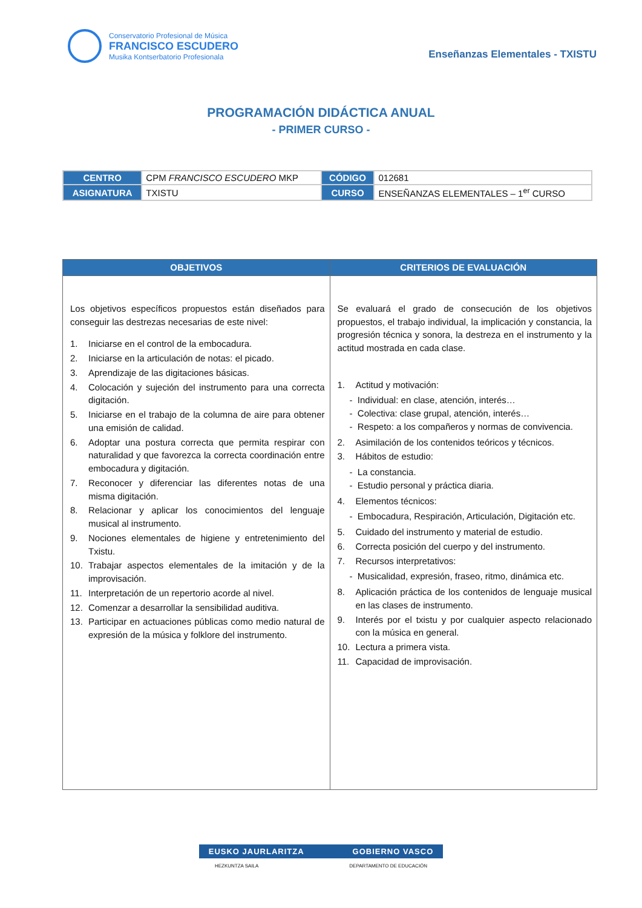Conservatorio Profesional de Música
FRANCISCO ESCUDERO
Musika Kontserbatorio Profesionala
Enseñanzas Elementales - TXISTU
PROGRAMACIÓN DIDÁCTICA ANUAL
- PRIMER CURSO -
| CENTRO | CPM FRANCISCO ESCUDERO MKP | CÓDIGO | 012681 |
| ASIGNATURA | TXISTU | CURSO | ENSEÑANZAS ELEMENTALES – 1<sup>er</sup> CURSO |
| OBJETIVOS | CRITERIOS DE EVALUACIÓN |
| --- | --- |
| Los objetivos específicos propuestos están diseñados para conseguir las destrezas necesarias de este nivel: 1. Iniciarse en el control de la embocadura. 2. Iniciarse en la articulación de notas: el picado. 3. Aprendizaje de las digitaciones básicas. 4. Colocación y sujeción del instrumento para una correcta digitación. 5. Iniciarse en el trabajo de la columna de aire para obtener una emisión de calidad. 6. Adoptar una postura correcta que permita respirar con naturalidad y que favorezca la correcta coordinación entre embocadura y digitación. 7. Reconocer y diferenciar las diferentes notas de una misma digitación. 8. Relacionar y aplicar los conocimientos del lenguaje musical al instrumento. 9. Nociones elementales de higiene y entretenimiento del Txistu. 10. Trabajar aspectos elementales de la imitación y de la improvisación. 11. Interpretación de un repertorio acorde al nivel. 12. Comenzar a desarrollar la sensibilidad auditiva. 13. Participar en actuaciones públicas como medio natural de expresión de la música y folklore del instrumento. | Se evaluará el grado de consecución de los objetivos propuestos, el trabajo individual, la implicación y constancia, la progresión técnica y sonora, la destreza en el instrumento y la actitud mostrada en cada clase. 1. Actitud y motivación: - Individual: en clase, atención, interés… - Colectiva: clase grupal, atención, interés… - Respeto: a los compañeros y normas de convivencia. 2. Asimilación de los contenidos teóricos y técnicos. 3. Hábitos de estudio: - La constancia. - Estudio personal y práctica diaria. 4. Elementos técnicos: - Embocadura, Respiración, Articulación, Digitación etc. 5. Cuidado del instrumento y material de estudio. 6. Correcta posición del cuerpo y del instrumento. 7. Recursos interpretativos: - Musicalidad, expresión, fraseo, ritmo, dinámica etc. 8. Aplicación práctica de los contenidos de lenguaje musical en las clases de instrumento. 9. Interés por el txistu y por cualquier aspecto relacionado con la música en general. 10. Lectura a primera vista. 11. Capacidad de improvisación. |
EUSKO JAURLARITZA GOBIERNO VASCO
HEZKUNTZA SAILA DEPARTAMENTO DE EDUCACIÓN